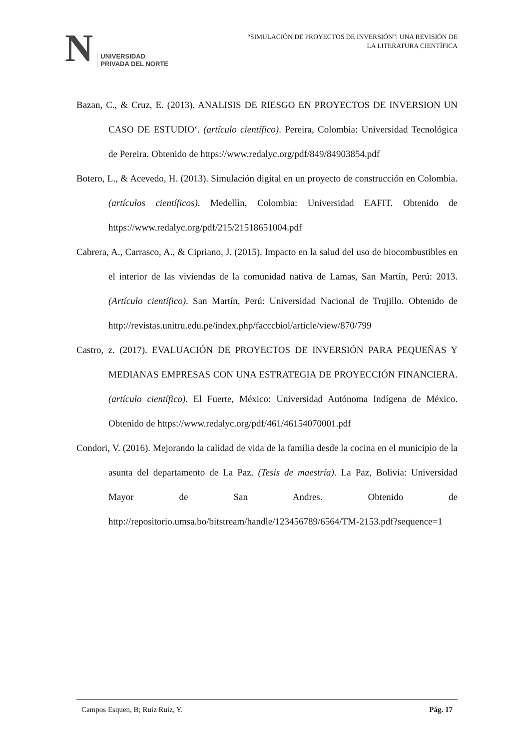N
UNIVERSIDAD
PRIVADA DEL NORTE
“SIMULACIÓN DE PROYECTOS DE INVERSIÓN”: UNA REVISIÓN DE
LA LITERATURA CIENTÍFICA
Bazan, C., & Cruz, E. (2013). ANALISIS DE RIESGO EN PROYECTOS DE INVERSION UN CASO DE ESTUDIO‘. (artículo científico). Pereira, Colombia: Universidad Tecnológica de Pereira. Obtenido de https://www.redalyc.org/pdf/849/84903854.pdf
Botero, L., & Acevedo, H. (2013). Simulación digital en un proyecto de construcción en Colombia. (artículos científicos). Medellìn, Colombia: Universidad EAFIT. Obtenido de https://www.redalyc.org/pdf/215/21518651004.pdf
Cabrera, A., Carrasco, A., & Cipriano, J. (2015). Impacto en la salud del uso de biocombustibles en el interior de las viviendas de la comunidad nativa de Lamas, San Martín, Perú: 2013. (Artículo científico). San Martín, Perú: Universidad Nacional de Trujillo. Obtenido de http://revistas.unitru.edu.pe/index.php/facccbiol/article/view/870/799
Castro, z. (2017). EVALUACIÓN DE PROYECTOS DE INVERSIÓN PARA PEQUEÑAS Y MEDIANAS EMPRESAS CON UNA ESTRATEGIA DE PROYECCIÓN FINANCIERA. (artículo científico). El Fuerte, México: Universidad Autónoma Indígena de México. Obtenido de https://www.redalyc.org/pdf/461/46154070001.pdf
Condori, V. (2016). Mejorando la calidad de vida de la familia desde la cocina en el municipio de la asunta del departamento de La Paz. (Tesis de maestría). La Paz, Bolivia: Universidad Mayor de San Andres. Obtenido de http://repositorio.umsa.bo/bitstream/handle/123456789/6564/TM-2153.pdf?sequence=1
Campos Esquen, B; Ruíz Ruíz, Y. Pág. 17